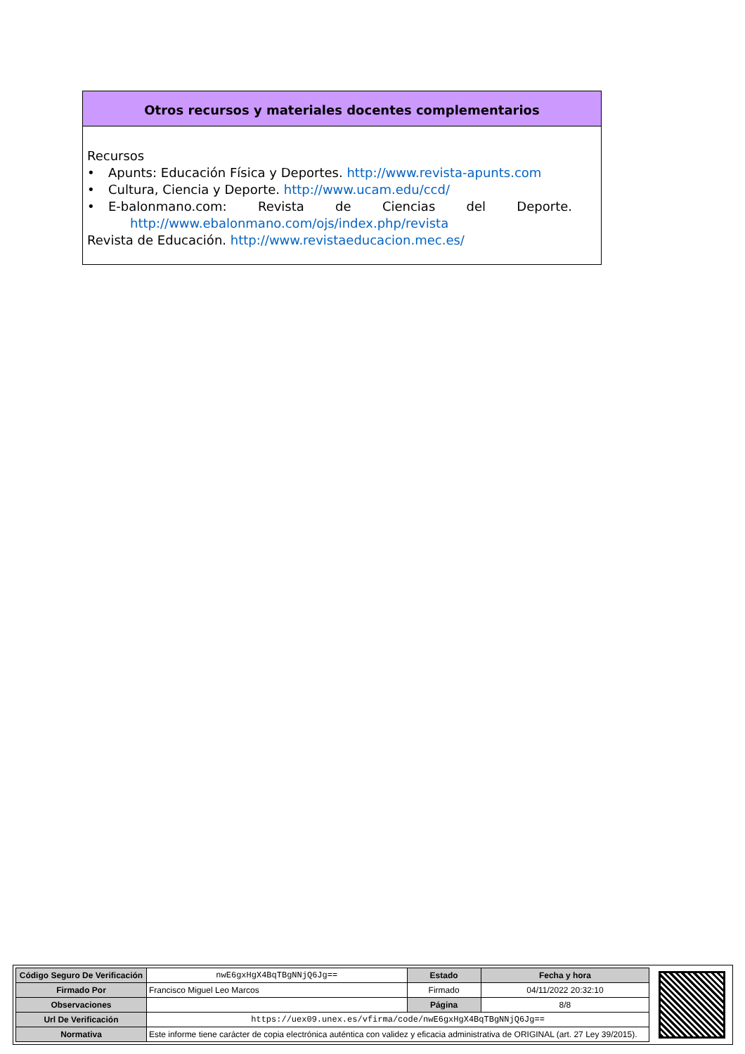Otros recursos y materiales docentes complementarios
Recursos
• Apunts: Educación Física y Deportes. http://www.revista-apunts.com
• Cultura, Ciencia y Deporte. http://www.ucam.edu/ccd/
• E-balonmano.com: Revista de Ciencias del Deporte.
http://www.ebalonmano.com/ojs/index.php/revista
Revista de Educación. http://www.revistaeducacion.mec.es/
| Código Seguro De Verificación | nwE6gxHgX4BqTBgNNjQ6Jg== | Estado | Fecha y hora |
| Firmado Por | Francisco Miguel Leo Marcos | Firmado | 04/11/2022 20:32:10 |
| Observaciones | | Página | 8/8 |
| Url De Verificación | https://uex09.unex.es/vfirma/code/nwE6gxHgX4BqTBgNNjQ6Jg== | | |
| Normativa | Este informe tiene carácter de copia electrónica auténtica con validez y eficacia administrativa de ORIGINAL (art. 27 Ley 39/2015). | | |